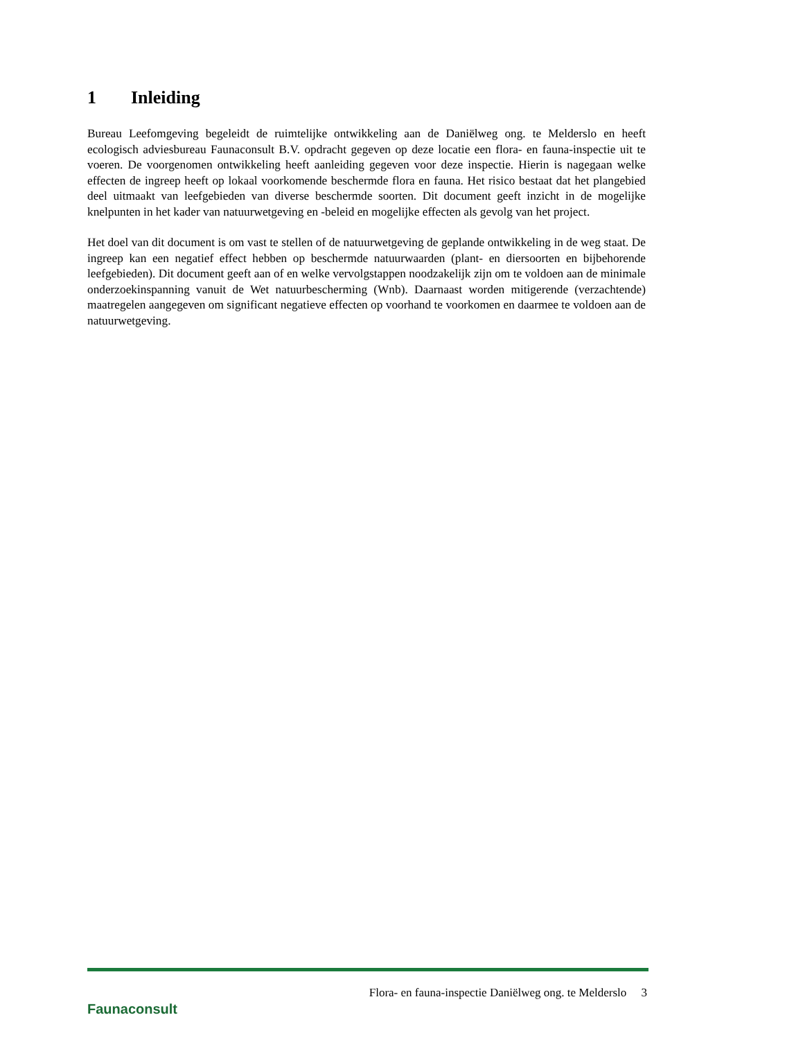1 Inleiding
Bureau Leefomgeving begeleidt de ruimtelijke ontwikkeling aan de Daniëlweg ong. te Melderslo en heeft ecologisch adviesbureau Faunaconsult B.V. opdracht gegeven op deze locatie een flora- en fauna-inspectie uit te voeren. De voorgenomen ontwikkeling heeft aanleiding gegeven voor deze inspectie. Hierin is nagegaan welke effecten de ingreep heeft op lokaal voorkomende beschermde flora en fauna. Het risico bestaat dat het plangebied deel uitmaakt van leefgebieden van diverse beschermde soorten. Dit document geeft inzicht in de mogelijke knelpunten in het kader van natuurwetgeving en -beleid en mogelijke effecten als gevolg van het project.
Het doel van dit document is om vast te stellen of de natuurwetgeving de geplande ontwikkeling in de weg staat. De ingreep kan een negatief effect hebben op beschermde natuurwaarden (plant- en diersoorten en bijbehorende leefgebieden). Dit document geeft aan of en welke vervolgstappen noodzakelijk zijn om te voldoen aan de minimale onderzoekinspanning vanuit de Wet natuurbescherming (Wnb). Daarnaast worden mitigerende (verzachtende) maatregelen aangegeven om significant negatieve effecten op voorhand te voorkomen en daarmee te voldoen aan de natuurwetgeving.
Faunaconsult
Flora- en fauna-inspectie Daniëlweg ong. te Melderslo 3